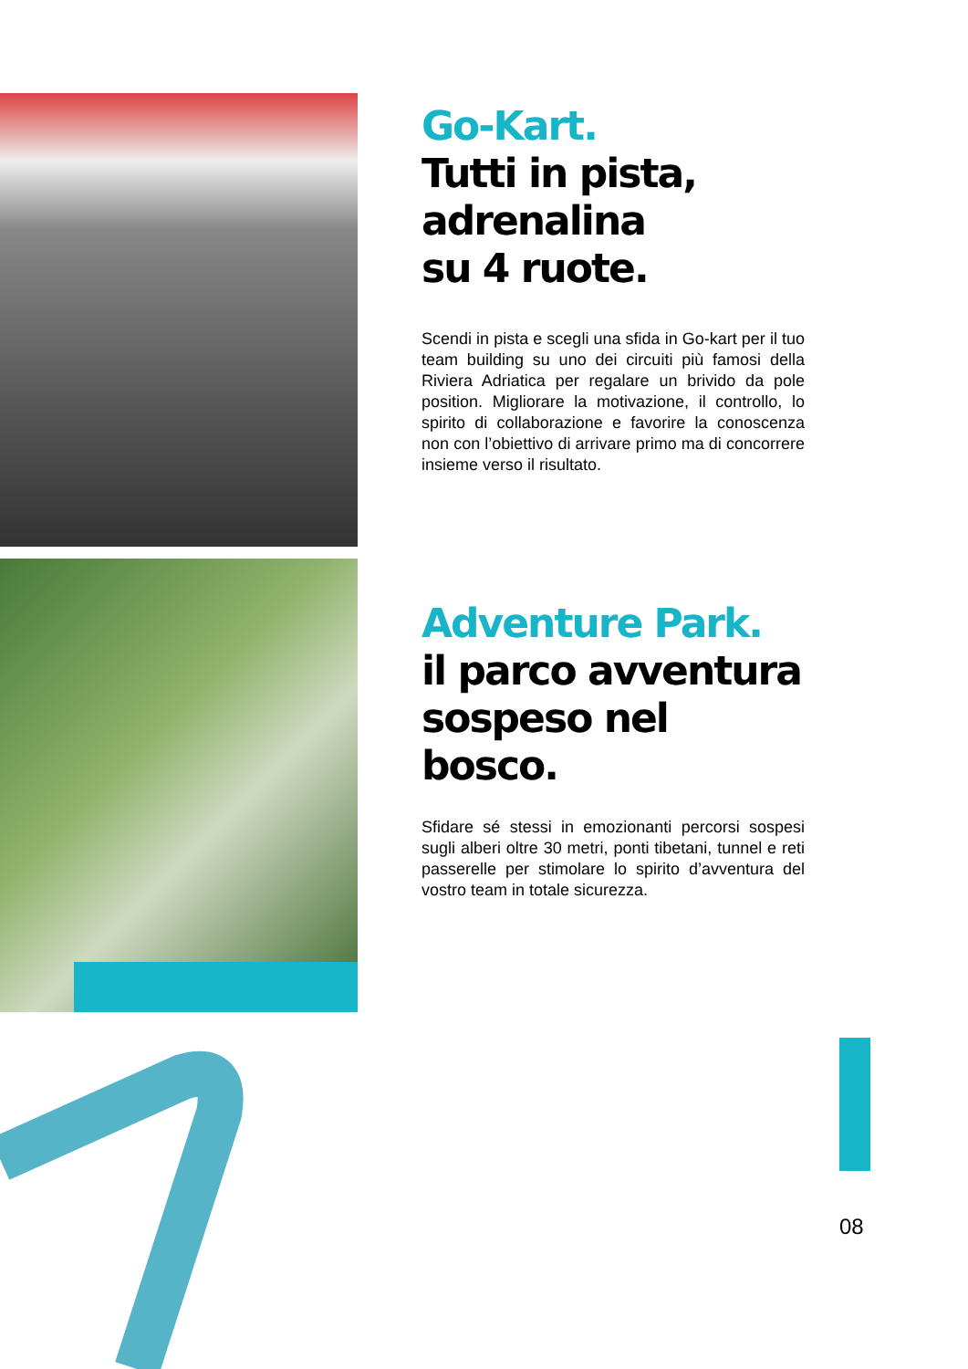Go-Kart.
Tutti in pista,
adrenalina
su 4 ruote.
Scendi in pista e scegli una sfida in Go-kart per il tuo team building su uno dei circuiti più famosi della Riviera Adriatica per regalare un brivido da pole position. Migliorare la motivazione, il controllo, lo spirito di collaborazione e favorire la conoscenza non con l’obiettivo di arrivare primo ma di concorrere insieme verso il risultato.
Adventure Park.
il parco avventura
sospeso nel bosco.
Sfidare sé stessi in emozionanti percorsi sospesi sugli alberi oltre 30 metri, ponti tibetani, tunnel e reti passerelle per stimolare lo spirito d’avventura del vostro team in totale sicurezza.
08